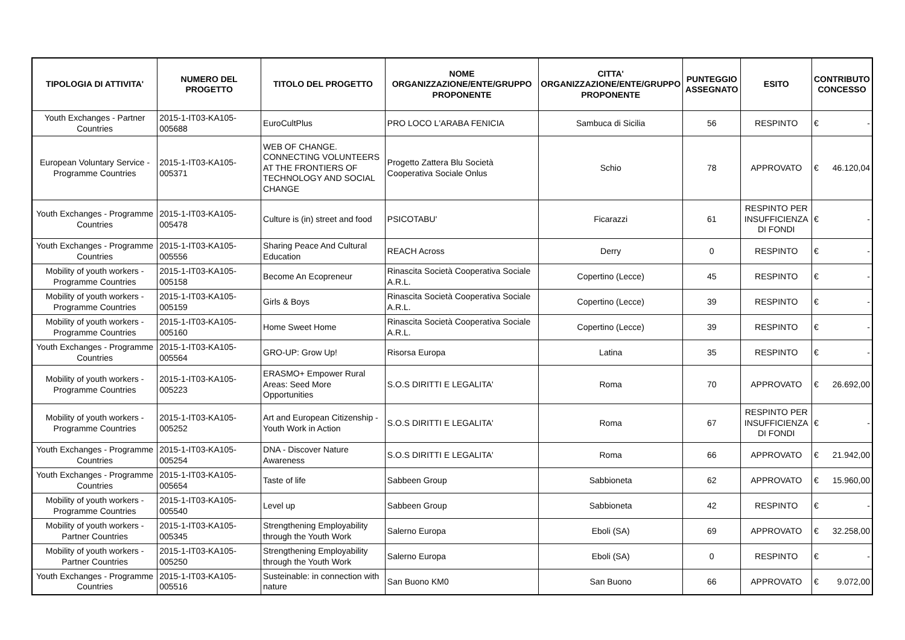| TIPOLOGIA DI ATTIVITA' | NUMERO DEL PROGETTO | TITOLO DEL PROGETTO | NOME ORGANIZZAZIONE/ENTE/GRUPPO PROPONENTE | CITTA' ORGANIZZAZIONE/ENTE/GRUPPO PROPONENTE | PUNTEGGIO ASSEGNATO | ESITO | CONTRIBUTO CONCESSO |
| --- | --- | --- | --- | --- | --- | --- | --- |
| Youth Exchanges - Partner Countries | 2015-1-IT03-KA105-005688 | EuroCultPlus | PRO LOCO L'ARABA FENICIA | Sambuca di Sicilia | 56 | RESPINTO | € - |
| European Voluntary Service - Programme Countries | 2015-1-IT03-KA105-005371 | WEB OF CHANGE. CONNECTING VOLUNTEERS AT THE FRONTIERS OF TECHNOLOGY AND SOCIAL CHANGE | Progetto Zattera Blu Società Cooperativa Sociale Onlus | Schio | 78 | APPROVATO | € 46.120,04 |
| Youth Exchanges - Programme Countries | 2015-1-IT03-KA105-005478 | Culture is (in) street and food | PSICOTABU' | Ficarazzi | 61 | RESPINTO PER INSUFFICIENZA DI FONDI | € - |
| Youth Exchanges - Programme Countries | 2015-1-IT03-KA105-005556 | Sharing Peace And Cultural Education | REACH Across | Derry | 0 | RESPINTO | € - |
| Mobility of youth workers - Programme Countries | 2015-1-IT03-KA105-005158 | Become An Ecopreneur | Rinascita Società Cooperativa Sociale A.R.L. | Copertino (Lecce) | 45 | RESPINTO | € - |
| Mobility of youth workers - Programme Countries | 2015-1-IT03-KA105-005159 | Girls & Boys | Rinascita Società Cooperativa Sociale A.R.L. | Copertino (Lecce) | 39 | RESPINTO | € - |
| Mobility of youth workers - Programme Countries | 2015-1-IT03-KA105-005160 | Home Sweet Home | Rinascita Società Cooperativa Sociale A.R.L. | Copertino (Lecce) | 39 | RESPINTO | € - |
| Youth Exchanges - Programme Countries | 2015-1-IT03-KA105-005564 | GRO-UP: Grow Up! | Risorsa Europa | Latina | 35 | RESPINTO | € - |
| Mobility of youth workers - Programme Countries | 2015-1-IT03-KA105-005223 | ERASMO+ Empower Rural Areas: Seed More Opportunities | S.O.S DIRITTI E LEGALITA' | Roma | 70 | APPROVATO | € 26.692,00 |
| Mobility of youth workers - Programme Countries | 2015-1-IT03-KA105-005252 | Art and European Citizenship - Youth Work in Action | S.O.S DIRITTI E LEGALITA' | Roma | 67 | RESPINTO PER INSUFFICIENZA DI FONDI | € - |
| Youth Exchanges - Programme Countries | 2015-1-IT03-KA105-005254 | DNA - Discover Nature Awareness | S.O.S DIRITTI E LEGALITA' | Roma | 66 | APPROVATO | € 21.942,00 |
| Youth Exchanges - Programme Countries | 2015-1-IT03-KA105-005654 | Taste of life | Sabbeen Group | Sabbioneta | 62 | APPROVATO | € 15.960,00 |
| Mobility of youth workers - Programme Countries | 2015-1-IT03-KA105-005540 | Level up | Sabbeen Group | Sabbioneta | 42 | RESPINTO | € - |
| Mobility of youth workers - Partner Countries | 2015-1-IT03-KA105-005345 | Strengthening Employability through the Youth Work | Salerno Europa | Eboli (SA) | 69 | APPROVATO | € 32.258,00 |
| Mobility of youth workers - Partner Countries | 2015-1-IT03-KA105-005250 | Strengthening Employability through the Youth Work | Salerno Europa | Eboli (SA) | 0 | RESPINTO | € - |
| Youth Exchanges - Programme Countries | 2015-1-IT03-KA105-005516 | Susteinable: in connection with nature | San Buono KM0 | San Buono | 66 | APPROVATO | € 9.072,00 |